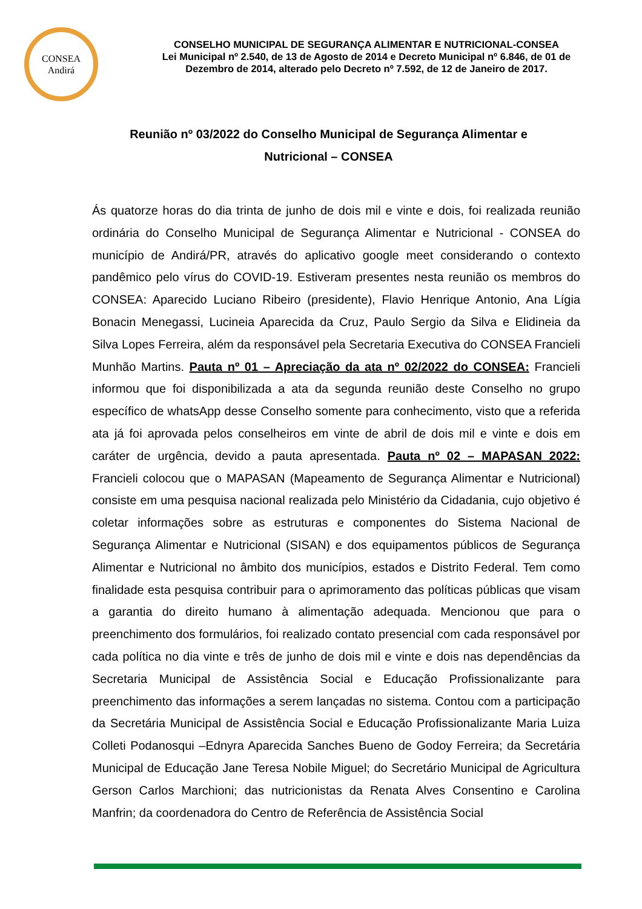CONSEA
Andirá
CONSELHO MUNICIPAL DE SEGURANÇA ALIMENTAR E NUTRICIONAL-CONSEA
Lei Municipal nº 2.540, de 13 de Agosto de 2014 e Decreto Municipal nº 6.846, de 01 de
Dezembro de 2014, alterado pelo Decreto nº 7.592, de 12 de Janeiro de 2017.
Reunião nº 03/2022 do Conselho Municipal de Segurança Alimentar e
Nutricional – CONSEA
Ás quatorze horas do dia trinta de junho de dois mil e vinte e dois, foi realizada reunião ordinária do Conselho Municipal de Segurança Alimentar e Nutricional - CONSEA do município de Andirá/PR, através do aplicativo google meet considerando o contexto pandêmico pelo vírus do COVID-19. Estiveram presentes nesta reunião os membros do CONSEA: Aparecido Luciano Ribeiro (presidente), Flavio Henrique Antonio, Ana Lígia Bonacin Menegassi, Lucineia Aparecida da Cruz, Paulo Sergio da Silva e Elidineia da Silva Lopes Ferreira, além da responsável pela Secretaria Executiva do CONSEA Francieli Munhão Martins. Pauta nº 01 – Apreciação da ata nº 02/2022 do CONSEA: Francieli informou que foi disponibilizada a ata da segunda reunião deste Conselho no grupo específico de whatsApp desse Conselho somente para conhecimento, visto que a referida ata já foi aprovada pelos conselheiros em vinte de abril de dois mil e vinte e dois em caráter de urgência, devido a pauta apresentada. Pauta nº 02 – MAPASAN 2022: Francieli colocou que o MAPASAN (Mapeamento de Segurança Alimentar e Nutricional) consiste em uma pesquisa nacional realizada pelo Ministério da Cidadania, cujo objetivo é coletar informações sobre as estruturas e componentes do Sistema Nacional de Segurança Alimentar e Nutricional (SISAN) e dos equipamentos públicos de Segurança Alimentar e Nutricional no âmbito dos municípios, estados e Distrito Federal. Tem como finalidade esta pesquisa contribuir para o aprimoramento das políticas públicas que visam a garantia do direito humano à alimentação adequada. Mencionou que para o preenchimento dos formulários, foi realizado contato presencial com cada responsável por cada política no dia vinte e três de junho de dois mil e vinte e dois nas dependências da Secretaria Municipal de Assistência Social e Educação Profissionalizante para preenchimento das informações a serem lançadas no sistema. Contou com a participação da Secretária Municipal de Assistência Social e Educação Profissionalizante Maria Luiza Colleti Podanosqui –Ednyra Aparecida Sanches Bueno de Godoy Ferreira; da Secretária Municipal de Educação Jane Teresa Nobile Miguel; do Secretário Municipal de Agricultura Gerson Carlos Marchioni; das nutricionistas da Renata Alves Consentino e Carolina Manfrin; da coordenadora do Centro de Referência de Assistência Social